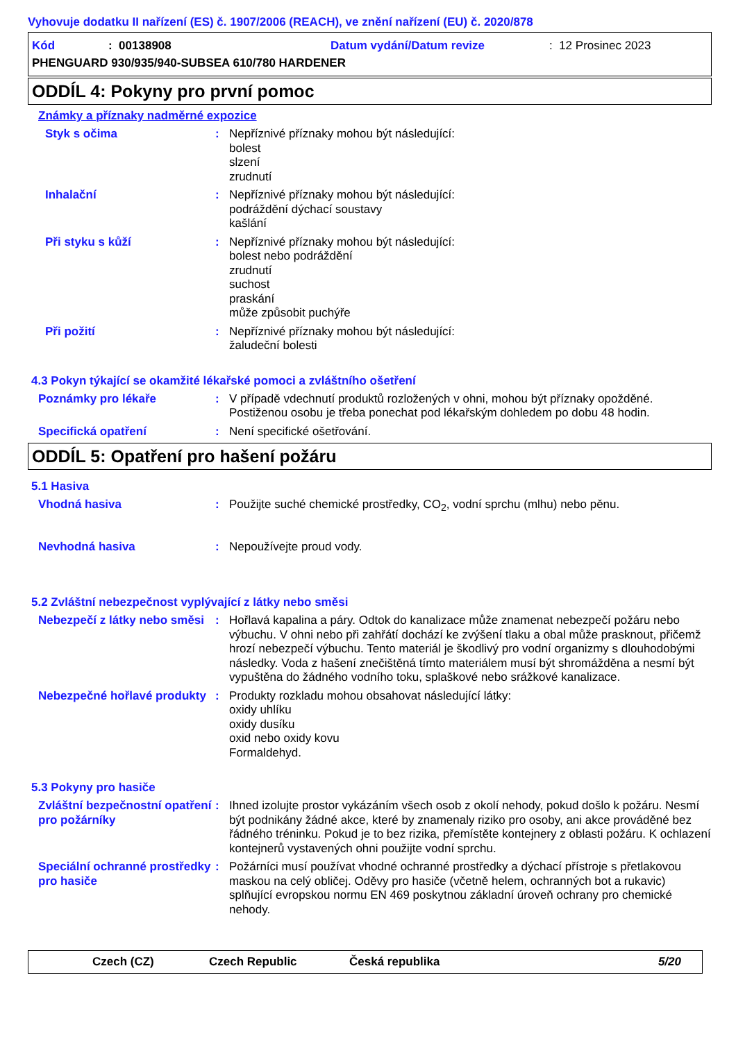Vyhovuje dodatku II nařízení (ES) č. 1907/2006 (REACH), ve znění nařízení (EU) č. 2020/878
Kód: 00138908 Datum vydání/Datum revize: 12 Prosinec 2023
PHENGUARD 930/935/940-SUBSEA 610/780 HARDENER
ODDÍL 4: Pokyny pro první pomoc
Známky a příznaky nadměrné expozice
Styk s očima : Nepříznivé příznaky mohou být následující:
bolest
slzení
zrudnutí
Inhalační : Nepříznivé příznaky mohou být následující:
podráždění dýchací soustavy
kašlání
Při styku s kůží : Nepříznivé příznaky mohou být následující:
bolest nebo podráždění
zrudnutí
suchost
praskání
může způsobit puchýře
Při požití : Nepříznivé příznaky mohou být následující:
žaludeční bolesti
4.3 Pokyn týkající se okamžité lékařské pomoci a zvláštního ošetření
Poznámky pro lékaře : V případě vdechnutí produktů rozložených v ohni, mohou být příznaky opožděné. Postiženou osobu je třeba ponechat pod lékařským dohledem po dobu 48 hodin.
Specifická opatření : Není specifické ošetřování.
ODDÍL 5: Opatření pro hašení požáru
5.1 Hasiva
Vhodná hasiva : Použijte suché chemické prostředky, CO<sub>2</sub>, vodní sprchu (mlhu) nebo pěnu.
Nevhodná hasiva : Nepoužívejte proud vody.
5.2 Zvláštní nebezpečnost vyplývající z látky nebo směsi
Nebezpečí z látky nebo směsi
: Hořlavá kapalina a páry. Odtok do kanalizace může znamenat nebezpečí požáru nebo výbuchu. V ohni nebo při zahřátí dochází ke zvýšení tlaku a obal může prasknout, přičemž hrozí nebezpečí výbuchu. Tento materiál je škodlivý pro vodní organizmy s dlouhodobými následky. Voda z hašení znečištěná tímto materiálem musí být shromážděna a nesmí být vypuštěna do žádného vodního toku, splaškové nebo srážkové kanalizace.
Nebezpečné hořlavé produkty
: Produkty rozkladu mohou obsahovat následující látky:
oxidy uhlíku
oxidy dusíku
oxid nebo oxidy kovu
Formaldehyd.
5.3 Pokyny pro hasiče
Zvláštní bezpečnostní opatření pro požárníky
: Ihned izolujte prostor vykázáním všech osob z okolí nehody, pokud došlo k požáru. Nesmí být podnikány žádné akce, které by znamenaly riziko pro osoby, ani akce prováděné bez řádného tréninku. Pokud je to bez rizika, přemístěte kontejnery z oblasti požáru. K ochlazení kontejnerů vystavených ohni použijte vodní sprchu.
Speciální ochranné prostředky pro hasiče
: Požárníci musí používat vhodné ochranné prostředky a dýchací přístroje s přetlakovou maskou na celý obličej. Oděvy pro hasiče (včetně helem, ochranných bot a rukavic) splňující evropskou normu EN 469 poskytnou základní úroveň ochrany pro chemické nehody.
Czech (CZ) Czech Republic Česká republika 5/20